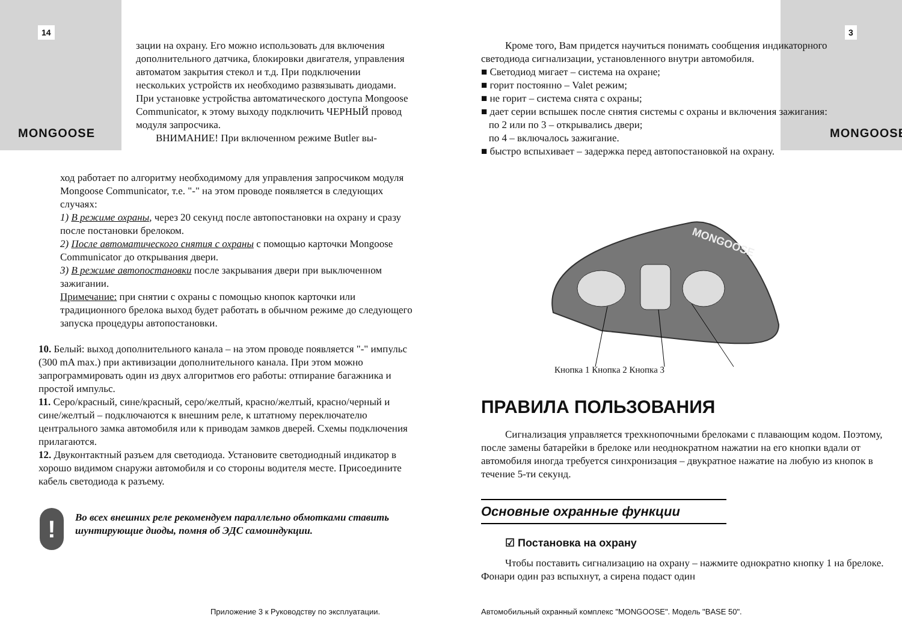14
MONGOOSE
зации на охрану. Его можно использовать для включения дополнительного датчика, блокировки двигателя, управления автоматом закрытия стекол и т.д. При подключении нескольких устройств их необходимо развязывать диодами.
При установке устройства автоматического доступа Mongoose Communicator, к этому выходу подключить ЧЕРНЫЙ провод модуля запросчика.
ВНИМАНИЕ! При включенном режиме Butler вы-
ход работает по алгоритму необходимому для управления запросчиком модуля Mongoose Communicator, т.е. "-" на этом проводе появляется в следующих случаях:
1) В режиме охраны, через 20 секунд после автопостановки на охрану и сразу после постановки брелоком.
2) После автоматического снятия с охраны с помощью карточки Mongoose Communicator до открывания двери.
3) В режиме автопостановки после закрывания двери при выключенном зажигании.
Примечание: при снятии с охраны с помощью кнопок карточки или традиционного брелока выход будет работать в обычном режиме до следующего запуска процедуры автопостановки.
10. Белый: выход дополнительного канала – на этом проводе появляется "-" импульс (300 mA max.) при активизации дополнительного канала. При этом можно запрограммировать один из двух алгоритмов его работы: отпирание багажника и простой импульс.
11. Серо/красный, сине/красный, серо/желтый, красно/желтый, красно/черный и сине/желтый – подключаются к внешним реле, к штатному переключателю центрального замка автомобиля или к приводам замков дверей. Схемы подключения прилагаются.
12. Двуконтактный разъем для светодиода. Установите светодиодный индикатор в хорошо видимом снаружи автомобиля и со стороны водителя месте. Присоедините кабель светодиода к разъему.
!
Во всех внешних реле рекомендуем параллельно обмотками ставить шунтирующие диоды, помня об ЭДС самоиндукции.
Приложение 3 к Руководству по эксплуатации.
3
MONGOOSE
Кроме того, Вам придется научиться понимать сообщения индикаторного светодиода сигнализации, установленного внутри автомобиля.
■ Светодиод мигает – система на охране;
■ горит постоянно – Valet режим;
■ не горит – система снята с охраны;
■ дает серии вспышек после снятия системы с охраны и включения зажигания:
по 2 или по 3 – открывались двери;
по 4 – включалось зажигание.
■ быстро вспыхивает – задержка перед автопостановкой на охрану.
MONGOOSE
Кнопка 1 Кнопка 2 Кнопка 3
ПРАВИЛА ПОЛЬЗОВАНИЯ
Сигнализация управляется трехкнопочными брелоками с плавающим кодом. Поэтому, после замены батарейки в брелоке или неоднократном нажатии на его кнопки вдали от автомобиля иногда требуется синхронизация – двукратное нажатие на любую из кнопок в течение 5-ти секунд.
Основные охранные функции
☑ Постановка на охрану
Чтобы поставить сигнализацию на охрану – нажмите однократно кнопку 1 на брелоке. Фонари один раз вспыхнут, а сирена подаст один
Автомобильный охранный комплекс "MONGOOSE". Модель "BASE 50".